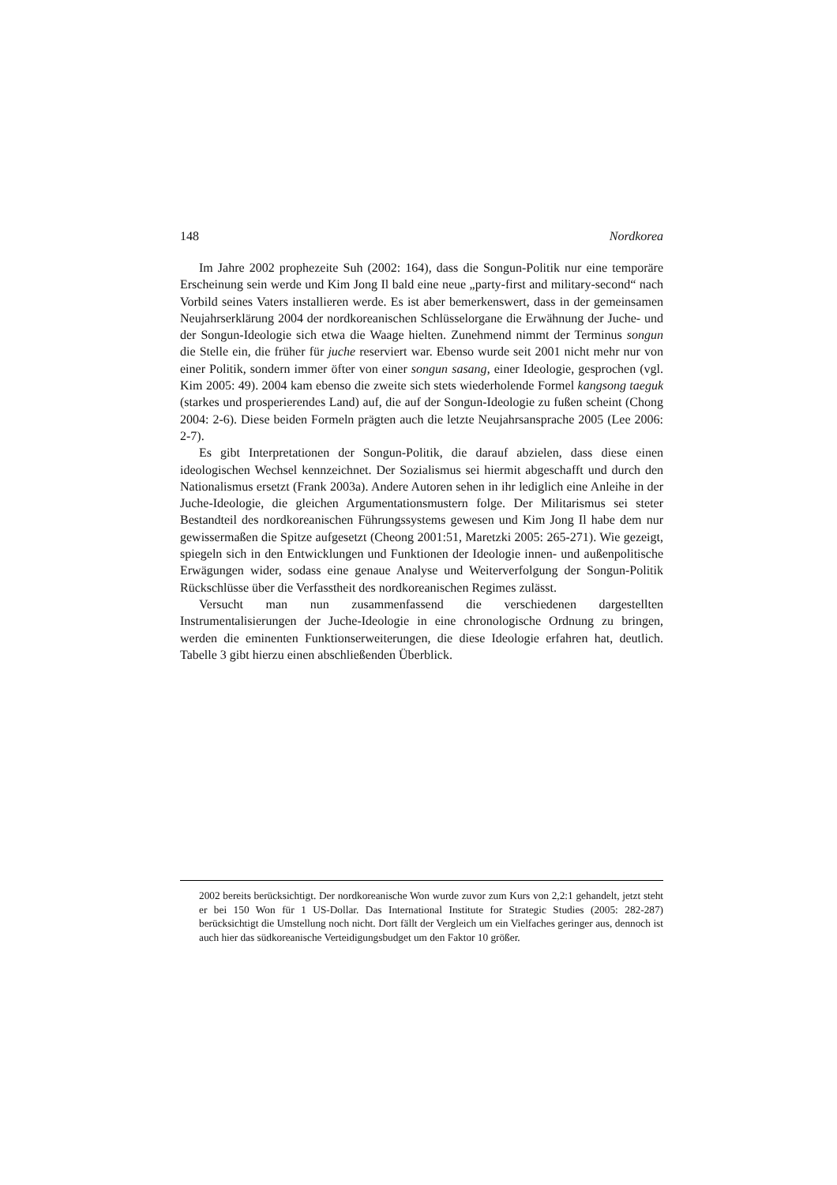148 Nordkorea
Im Jahre 2002 prophezeite Suh (2002: 164), dass die Songun-Politik nur eine temporäre Erscheinung sein werde und Kim Jong Il bald eine neue „party-first and military-second“ nach Vorbild seines Vaters installieren werde. Es ist aber bemerkenswert, dass in der gemeinsamen Neujahrserklärung 2004 der nordkoreanischen Schlüsselorgane die Erwähnung der Juche- und der Songun-Ideologie sich etwa die Waage hielten. Zunehmend nimmt der Terminus songun die Stelle ein, die früher für juche reserviert war. Ebenso wurde seit 2001 nicht mehr nur von einer Politik, sondern immer öfter von einer songun sasang, einer Ideologie, gesprochen (vgl. Kim 2005: 49). 2004 kam ebenso die zweite sich stets wiederholende Formel kangsong taeguk (starkes und prosperierendes Land) auf, die auf der Songun-Ideologie zu fußen scheint (Chong 2004: 2-6). Diese beiden Formeln prägten auch die letzte Neujahrsansprache 2005 (Lee 2006: 2-7).
Es gibt Interpretationen der Songun-Politik, die darauf abzielen, dass diese einen ideologischen Wechsel kennzeichnet. Der Sozialismus sei hiermit abgeschafft und durch den Nationalismus ersetzt (Frank 2003a). Andere Autoren sehen in ihr lediglich eine Anleihe in der Juche-Ideologie, die gleichen Argumentationsmustern folge. Der Militarismus sei steter Bestandteil des nordkoreanischen Führungssystems gewesen und Kim Jong Il habe dem nur gewissermaßen die Spitze aufgesetzt (Cheong 2001:51, Maretzki 2005: 265-271). Wie gezeigt, spiegeln sich in den Entwicklungen und Funktionen der Ideologie innen- und außenpolitische Erwägungen wider, sodass eine genaue Analyse und Weiterverfolgung der Songun-Politik Rückschlüsse über die Verfasstheit des nordkoreanischen Regimes zulässt.
Versucht man nun zusammenfassend die verschiedenen dargestellten Instrumentalisierungen der Juche-Ideologie in eine chronologische Ordnung zu bringen, werden die eminenten Funktionserweiterungen, die diese Ideologie erfahren hat, deutlich. Tabelle 3 gibt hierzu einen abschließenden Überblick.
2002 bereits berücksichtigt. Der nordkoreanische Won wurde zuvor zum Kurs von 2,2:1 gehandelt, jetzt steht er bei 150 Won für 1 US-Dollar. Das International Institute for Strategic Studies (2005: 282-287) berücksichtigt die Umstellung noch nicht. Dort fällt der Vergleich um ein Vielfaches geringer aus, dennoch ist auch hier das südkoreanische Verteidigungsbudget um den Faktor 10 größer.